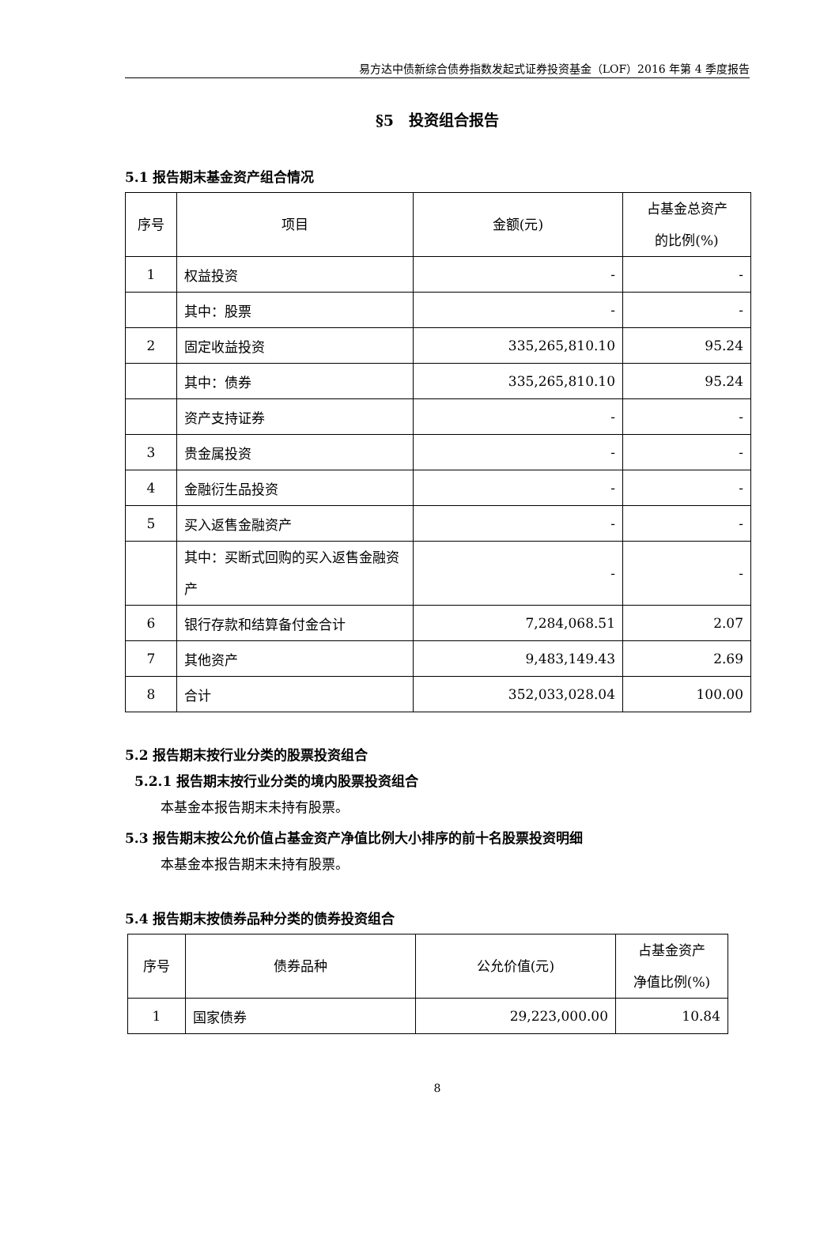易方达中债新综合债券指数发起式证券投资基金（LOF）2016 年第 4 季度报告
§5　投资组合报告
5.1 报告期末基金资产组合情况
| 序号 | 项目 | 金额(元) | 占基金总资产 的比例(%) |
| --- | --- | --- | --- |
| 1 | 权益投资 | - | - |
| | 其中：股票 | - | - |
| 2 | 固定收益投资 | 335,265,810.10 | 95.24 |
| | 其中：债券 | 335,265,810.10 | 95.24 |
| | 资产支持证券 | - | - |
| 3 | 贵金属投资 | - | - |
| 4 | 金融衍生品投资 | - | - |
| 5 | 买入返售金融资产 | - | - |
| | 其中：买断式回购的买入返售金融资产 | - | - |
| 6 | 银行存款和结算备付金合计 | 7,284,068.51 | 2.07 |
| 7 | 其他资产 | 9,483,149.43 | 2.69 |
| 8 | 合计 | 352,033,028.04 | 100.00 |
5.2 报告期末按行业分类的股票投资组合
5.2.1 报告期末按行业分类的境内股票投资组合
本基金本报告期末未持有股票。
5.3 报告期末按公允价值占基金资产净值比例大小排序的前十名股票投资明细
本基金本报告期末未持有股票。
5.4 报告期末按债券品种分类的债券投资组合
| 序号 | 债券品种 | 公允价值(元) | 占基金资产 净值比例(%) |
| --- | --- | --- | --- |
| 1 | 国家债券 | 29,223,000.00 | 10.84 |
8